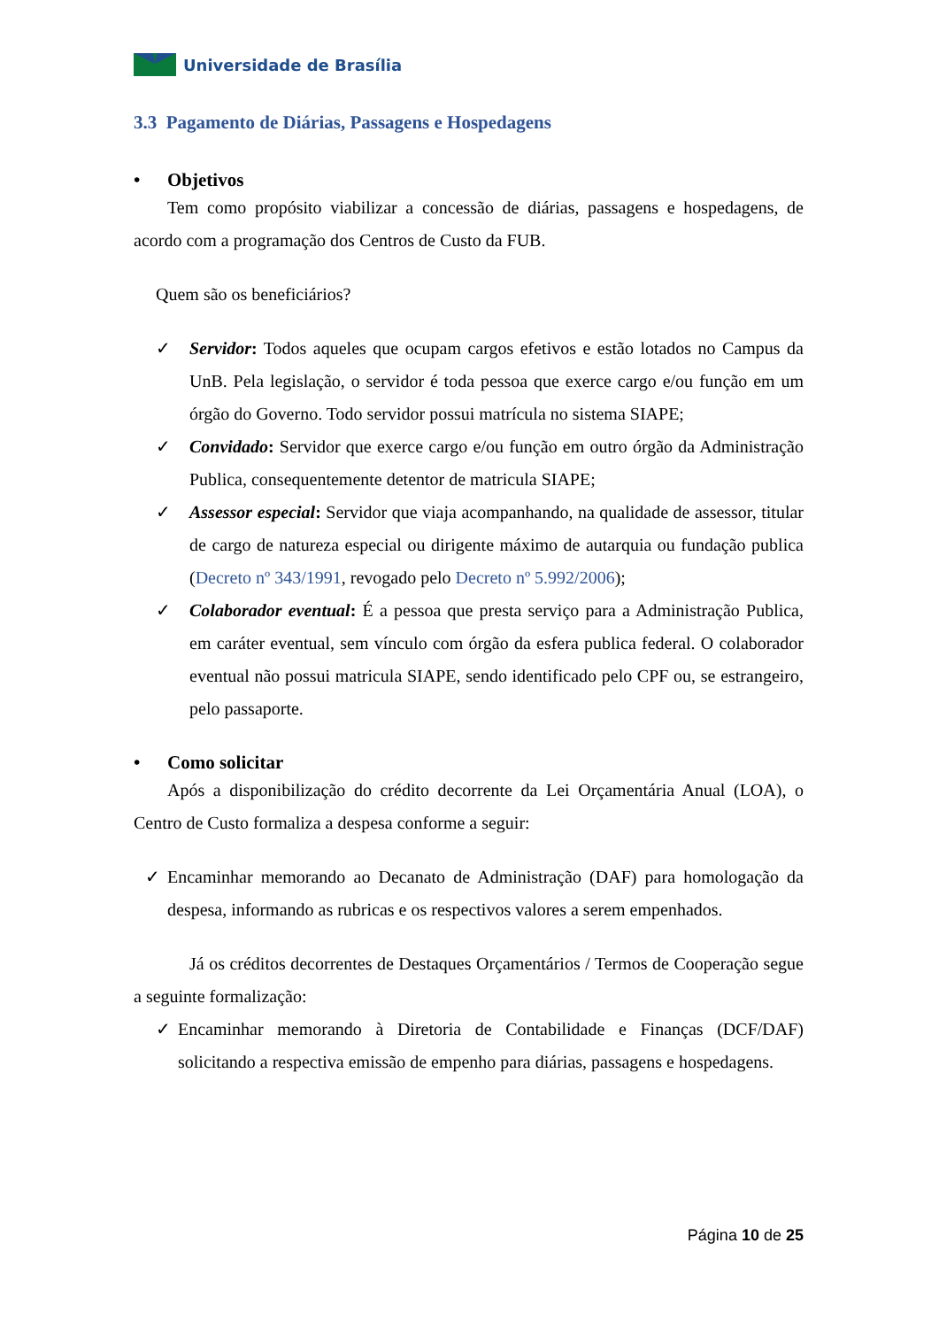Universidade de Brasília
3.3 Pagamento de Diárias, Passagens e Hospedagens
• Objetivos
Tem como propósito viabilizar a concessão de diárias, passagens e hospedagens, de acordo com a programação dos Centros de Custo da FUB.
Quem são os beneficiários?
✓ Servidor: Todos aqueles que ocupam cargos efetivos e estão lotados no Campus da UnB. Pela legislação, o servidor é toda pessoa que exerce cargo e/ou função em um órgão do Governo. Todo servidor possui matrícula no sistema SIAPE;
✓ Convidado: Servidor que exerce cargo e/ou função em outro órgão da Administração Publica, consequentemente detentor de matricula SIAPE;
✓ Assessor especial: Servidor que viaja acompanhando, na qualidade de assessor, titular de cargo de natureza especial ou dirigente máximo de autarquia ou fundação publica (Decreto nº 343/1991, revogado pelo Decreto nº 5.992/2006);
✓ Colaborador eventual: É a pessoa que presta serviço para a Administração Publica, em caráter eventual, sem vínculo com órgão da esfera publica federal. O colaborador eventual não possui matricula SIAPE, sendo identificado pelo CPF ou, se estrangeiro, pelo passaporte.
• Como solicitar
Após a disponibilização do crédito decorrente da Lei Orçamentária Anual (LOA), o Centro de Custo formaliza a despesa conforme a seguir:
✓ Encaminhar memorando ao Decanato de Administração (DAF) para homologação da despesa, informando as rubricas e os respectivos valores a serem empenhados.
Já os créditos decorrentes de Destaques Orçamentários / Termos de Cooperação segue a seguinte formalização:
✓ Encaminhar memorando à Diretoria de Contabilidade e Finanças (DCF/DAF) solicitando a respectiva emissão de empenho para diárias, passagens e hospedagens.
Página 10 de 25